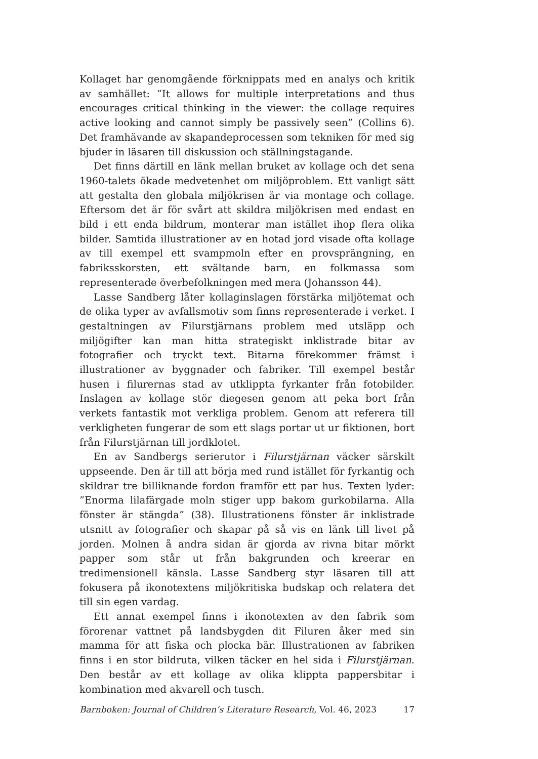Kollaget har genomgående förknippats med en analys och kritik av samhället: ”It allows for multiple interpretations and thus encourages critical thinking in the viewer: the collage requires active looking and cannot simply be passively seen” (Collins 6). Det framhävande av skapandeprocessen som tekniken för med sig bjuder in läsaren till diskussion och ställningstagande.
Det finns därtill en länk mellan bruket av kollage och det sena 1960-talets ökade medvetenhet om miljöproblem. Ett vanligt sätt att gestalta den globala miljökrisen är via montage och collage. Eftersom det är för svårt att skildra miljökrisen med endast en bild i ett enda bildrum, monterar man istället ihop flera olika bilder. Samtida illustrationer av en hotad jord visade ofta kollage av till exempel ett svampmoln efter en provsprängning, en fabriksskorsten, ett svältande barn, en folkmassa som representerade överbefolkningen med mera (Johansson 44).
Lasse Sandberg låter kollaginslagen förstärka miljötemat och de olika typer av avfallsmotiv som finns representerade i verket. I gestaltningen av Filurstjärnans problem med utsläpp och miljögifter kan man hitta strategiskt inklistrade bitar av fotografier och tryckt text. Bitarna förekommer främst i illustrationer av byggnader och fabriker. Till exempel består husen i filurernas stad av utklippta fyrkanter från fotobilder. Inslagen av kollage stör diegesen genom att peka bort från verkets fantastik mot verkliga problem. Genom att referera till verkligheten fungerar de som ett slags portar ut ur fiktionen, bort från Filurstjärnan till jordklotet.
En av Sandbergs serierutor i Filurstjärnan väcker särskilt uppseende. Den är till att börja med rund istället för fyrkantig och skildrar tre billiknande fordon framför ett par hus. Texten lyder: ”Enorma lilafärgade moln stiger upp bakom gurkobilarna. Alla fönster är stängda” (38). Illustrationens fönster är inklistrade utsnitt av fotografier och skapar på så vis en länk till livet på jorden. Molnen å andra sidan är gjorda av rivna bitar mörkt papper som står ut från bakgrunden och kreerar en tredimensionell känsla. Lasse Sandberg styr läsaren till att fokusera på ikonotextens miljökritiska budskap och relatera det till sin egen vardag.
Ett annat exempel finns i ikonotexten av den fabrik som förorenar vattnet på landsbygden dit Filuren åker med sin mamma för att fiska och plocka bär. Illustrationen av fabriken finns i en stor bildruta, vilken täcker en hel sida i Filurstjärnan. Den består av ett kollage av olika klippta pappersbitar i kombination med akvarell och tusch.
Barnboken: Journal of Children’s Literature Research, Vol. 46, 2023 17